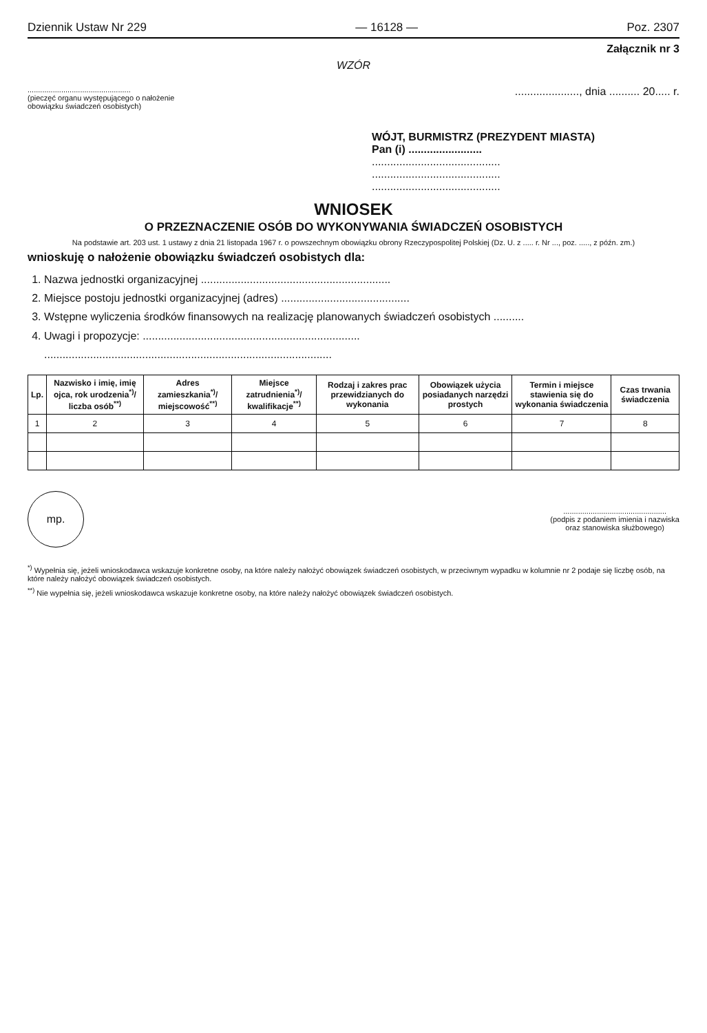Dziennik Ustaw Nr 229 — 16128 — Poz. 2307
Załącznik nr 3
WZÓR
.................................................
(pieczęć organu występującego o nałożenie
obowiązku świadczeń osobistych)
....................., dnia .......... 20..... r.
WÓJT, BURMISTRZ (PREZYDENT MIASTA)
Pan (i) ........................
..........................................
..........................................
..........................................
WNIOSEK
O PRZEZNACZENIE OSÓB DO WYKONYWANIA ŚWIADCZEŃ OSOBISTYCH
Na podstawie art. 203 ust. 1 ustawy z dnia 21 listopada 1967 r. o powszechnym obowiązku obrony Rzeczypospolitej Polskiej (Dz. U. z ..... r. Nr ..., poz. ....., z późn. zm.)
wnioskuję o nałożenie obowiązku świadczeń osobistych dla:
1. Nazwa jednostki organizacyjnej ..............................................................
2. Miejsce postoju jednostki organizacyjnej (adres) ..........................................
3. Wstępne wyliczenia środków finansowych na realizację planowanych świadczeń osobistych ..........
4. Uwagi i propozycje: .......................................................................
..............................................................................................
| Lp. | Nazwisko i imię, imię ojca, rok urodzenia<sup>*)</sup>/ liczba osób<sup>**)</sup> | Adres zamieszkania<sup>*)</sup>/ miejscowość<sup>**)</sup> | Miejsce zatrudnienia<sup>*)</sup>/ kwalifikacje<sup>**)</sup> | Rodzaj i zakres prac przewidzianych do wykonania | Obowiązek użycia posiadanych narzędzi prostych | Termin i miejsce stawienia się do wykonania świadczenia | Czas trwania świadczenia |
| --- | --- | --- | --- | --- | --- | --- | --- |
| 1 | 2 | 3 | 4 | 5 | 6 | 7 | 8 |
mp.
.................................................
(podpis z podaniem imienia i nazwiska
oraz stanowiska służbowego)
<sup>*)</sup> Wypełnia się, jeżeli wnioskodawca wskazuje konkretne osoby, na które należy nałożyć obowiązek świadczeń osobistych, w przeciwnym wypadku w kolumnie nr 2 podaje się liczbę osób, na które należy nałożyć obowiązek świadczeń osobistych.
<sup>**)</sup> Nie wypełnia się, jeżeli wnioskodawca wskazuje konkretne osoby, na które należy nałożyć obowiązek świadczeń osobistych.